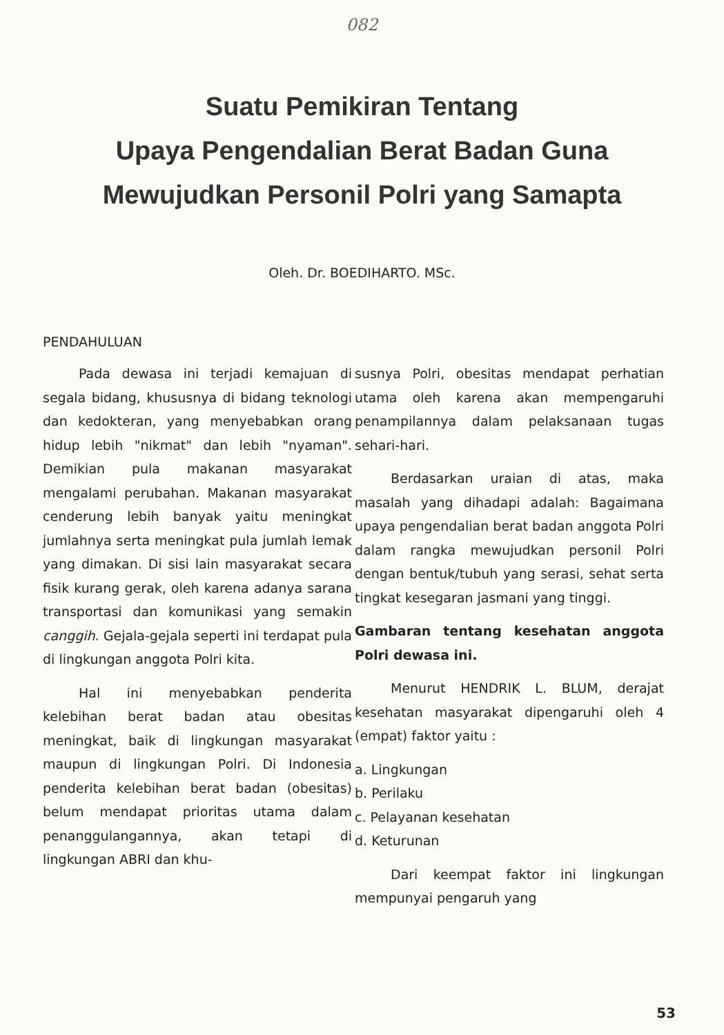082
Suatu Pemikiran Tentang
Upaya Pengendalian Berat Badan Guna
Mewujudkan Personil Polri yang Samapta
Oleh. Dr. BOEDIHARTO. MSc.
PENDAHULUAN
Pada dewasa ini terjadi kemajuan di segala bidang, khususnya di bidang teknologi dan kedokteran, yang menyebabkan orang hidup lebih "nikmat" dan lebih "nyaman". Demikian pula makanan masyarakat mengalami perubahan. Makanan masyarakat cenderung lebih banyak yaitu meningkat jumlahnya serta meningkat pula jumlah lemak yang dimakan. Di sisi lain masyarakat secara fisik kurang gerak, oleh karena adanya sarana transportasi dan komunikasi yang semakin canggih. Gejala-gejala seperti ini terdapat pula di lingkungan anggota Polri kita.
Hal ini menyebabkan penderita kelebihan berat badan atau obesitas meningkat, baik di lingkungan masyarakat maupun di lingkungan Polri. Di Indonesia penderita kelebihan berat badan (obesitas) belum mendapat prioritas utama dalam penanggulangannya, akan tetapi di lingkungan ABRI dan khu-
susnya Polri, obesitas mendapat perhatian utama oleh karena akan mempengaruhi penampilannya dalam pelaksanaan tugas sehari-hari.
Berdasarkan uraian di atas, maka masalah yang dihadapi adalah: Bagaimana upaya pengendalian berat badan anggota Polri dalam rangka mewujudkan personil Polri dengan bentuk/tubuh yang serasi, sehat serta tingkat kesegaran jasmani yang tinggi.
Gambaran tentang kesehatan anggota Polri dewasa ini.
Menurut HENDRIK L. BLUM, derajat kesehatan masyarakat dipengaruhi oleh 4 (empat) faktor yaitu :
a. Lingkungan
b. Perilaku
c. Pelayanan kesehatan
d. Keturunan
Dari keempat faktor ini lingkungan mempunyai pengaruh yang
53